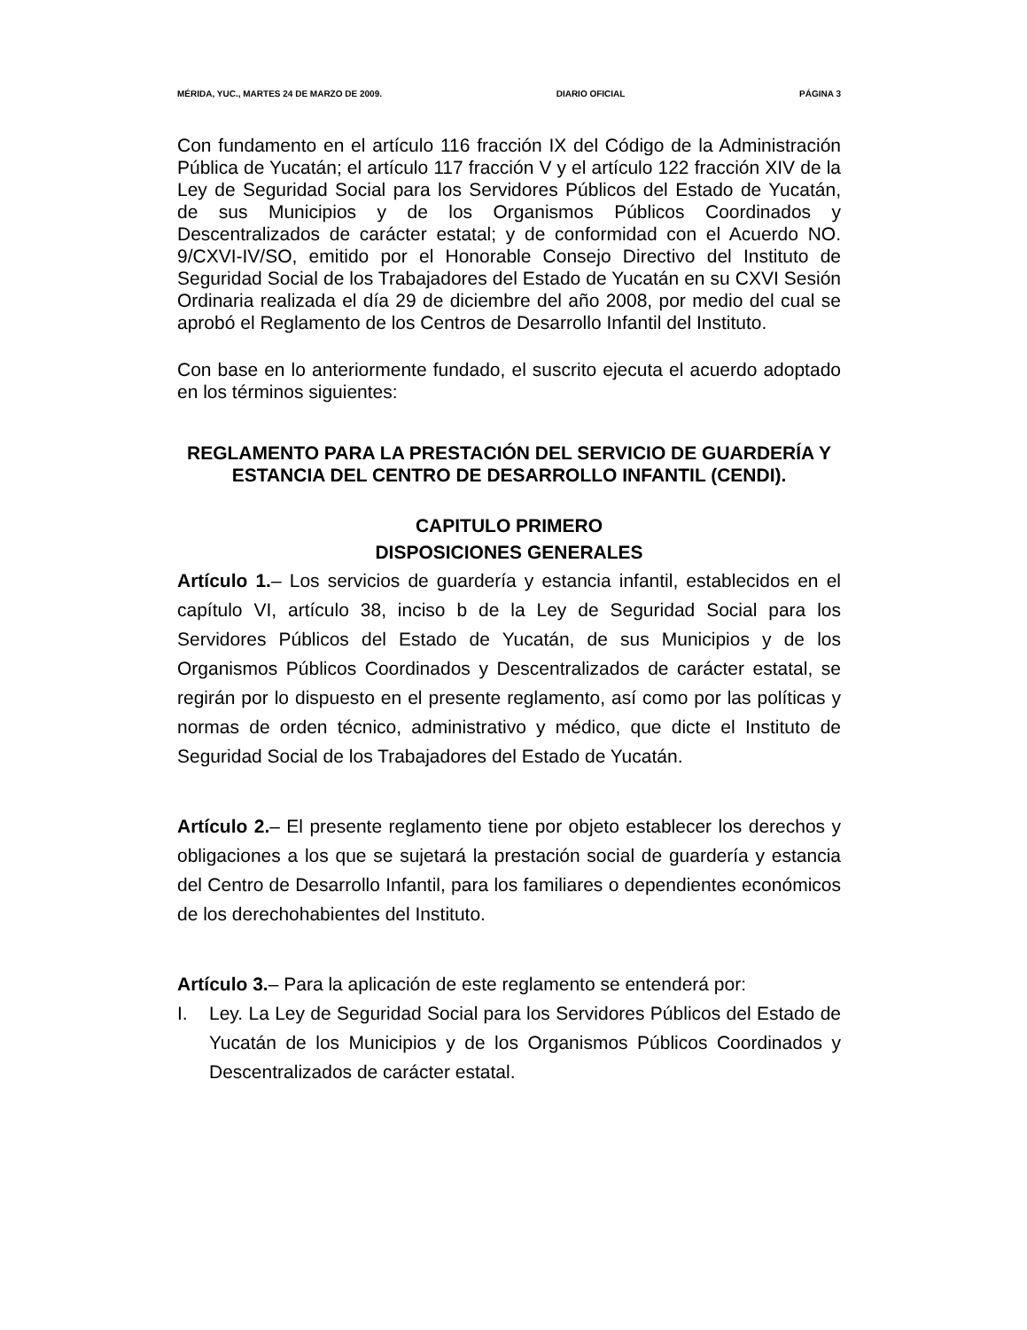MÉRIDA, YUC., MARTES 24 DE MARZO DE 2009. DIARIO OFICIAL PÁGINA 3
Con fundamento en el artículo 116 fracción IX del Código de la Administración Pública de Yucatán; el artículo 117 fracción V y el artículo 122 fracción XIV de la Ley de Seguridad Social para los Servidores Públicos del Estado de Yucatán, de sus Municipios y de los Organismos Públicos Coordinados y Descentralizados de carácter estatal; y de conformidad con el Acuerdo NO. 9/CXVI-IV/SO, emitido por el Honorable Consejo Directivo del Instituto de Seguridad Social de los Trabajadores del Estado de Yucatán en su CXVI Sesión Ordinaria realizada el día 29 de diciembre del año 2008, por medio del cual se aprobó el Reglamento de los Centros de Desarrollo Infantil del Instituto.
Con base en lo anteriormente fundado, el suscrito ejecuta el acuerdo adoptado en los términos siguientes:
REGLAMENTO PARA LA PRESTACIÓN DEL SERVICIO DE GUARDERÍA Y ESTANCIA DEL CENTRO DE DESARROLLO INFANTIL (CENDI).
CAPITULO PRIMERO
DISPOSICIONES GENERALES
Artículo 1.– Los servicios de guardería y estancia infantil, establecidos en el capítulo VI, artículo 38, inciso b de la Ley de Seguridad Social para los Servidores Públicos del Estado de Yucatán, de sus Municipios y de los Organismos Públicos Coordinados y Descentralizados de carácter estatal, se regirán por lo dispuesto en el presente reglamento, así como por las políticas y normas de orden técnico, administrativo y médico, que dicte el Instituto de Seguridad Social de los Trabajadores del Estado de Yucatán.
Artículo 2.– El presente reglamento tiene por objeto establecer los derechos y obligaciones a los que se sujetará la prestación social de guardería y estancia del Centro de Desarrollo Infantil, para los familiares o dependientes económicos de los derechohabientes del Instituto.
Artículo 3.– Para la aplicación de este reglamento se entenderá por:
I. Ley. La Ley de Seguridad Social para los Servidores Públicos del Estado de Yucatán de los Municipios y de los Organismos Públicos Coordinados y Descentralizados de carácter estatal.